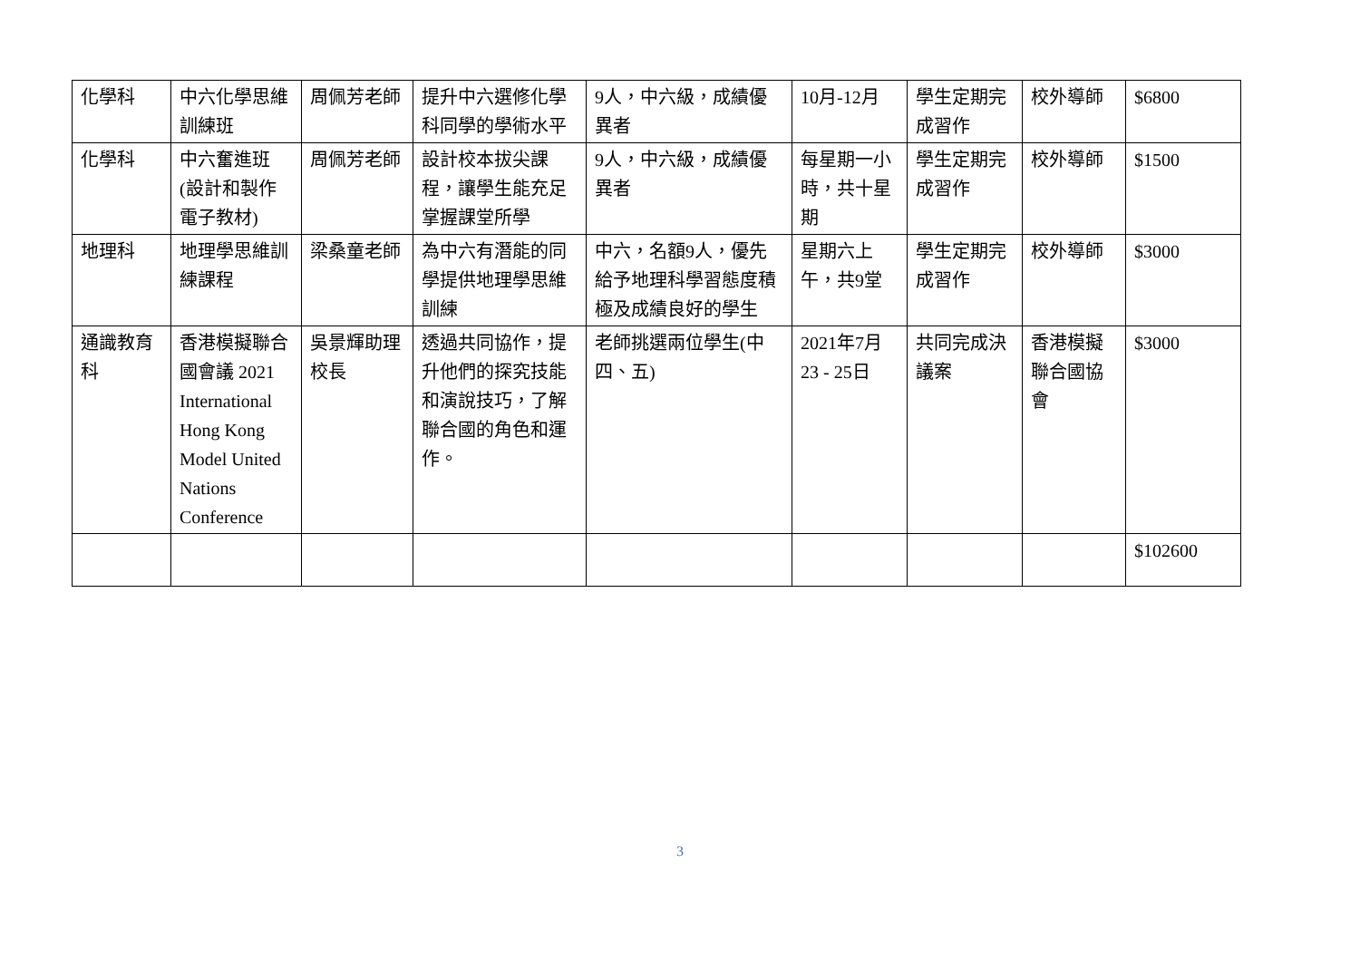| 化學科 | 中六化學思維訓練班 | 周佩芳老師 | 提升中六選修化學科同學的學術水平 | 9人，中六級，成績優異者 | 10月-12月 | 學生定期完成習作 | 校外導師 | $6800 |
| 化學科 | 中六奮進班(設計和製作電子教材) | 周佩芳老師 | 設計校本拔尖課程，讓學生能充足掌握課堂所學 | 9人，中六級，成績優異者 | 每星期一小時，共十星期 | 學生定期完成習作 | 校外導師 | $1500 |
| 地理科 | 地理學思維訓練課程 | 梁桑童老師 | 為中六有潛能的同學提供地理學思維訓練 | 中六，名額9人，優先給予地理科學習態度積極及成績良好的學生 | 星期六上午，共9堂 | 學生定期完成習作 | 校外導師 | $3000 |
| 通識教育科 | 香港模擬聯合國會議 2021 International Hong Kong Model United Nations Conference | 吳景輝助理校長 | 透過共同協作，提升他們的探究技能和演說技巧，了解聯合國的角色和運作。 | 老師挑選兩位學生(中四、五) | 2021年7月23 - 25日 | 共同完成決議案 | 香港模擬聯合國協會 | $3000 |
| | | | | | | | | $102600 |
3